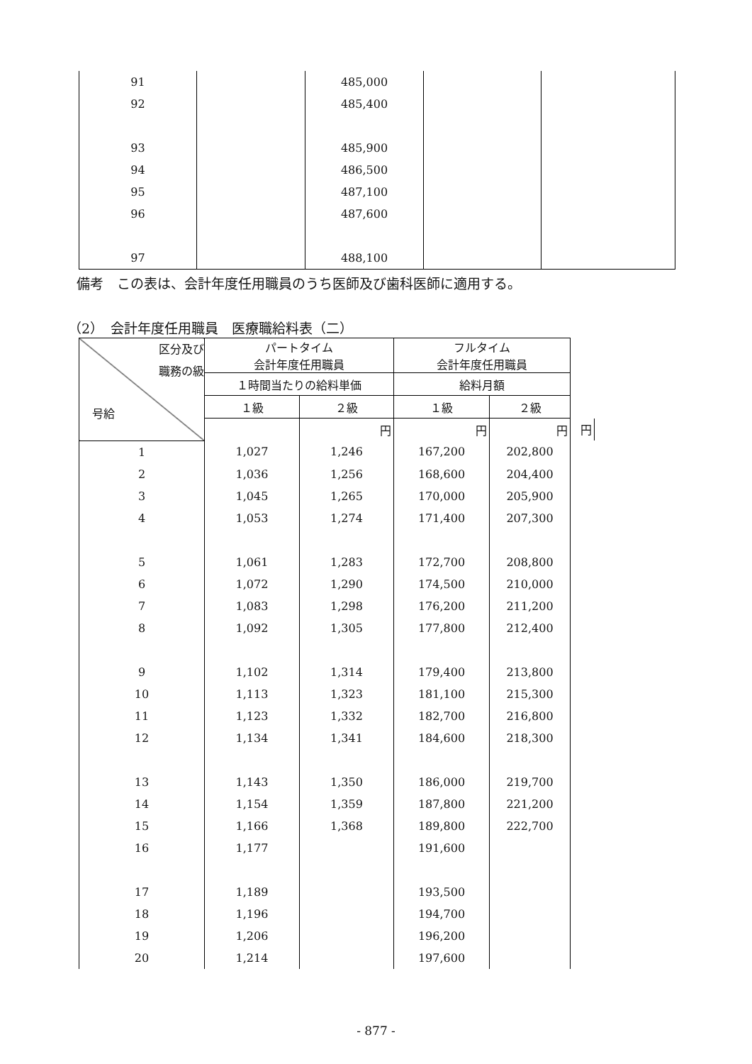| 91 | | 485,000 | | |
| 92 | | 485,400 | | |
| 93 | | 485,900 | | |
| 94 | | 486,500 | | |
| 95 | | 487,100 | | |
| 96 | | 487,600 | | |
| 97 | | 488,100 | | |
備考　この表は、会計年度任用職員のうち医師及び歯科医師に適用する。
（2）　会計年度任用職員　医療職給料表（二）
| 区分及び 職務の級 号給 | パートタイム 会計年度任用職員 | | フルタイム 会計年度任用職員 | | |
| --- | --- | --- | --- | --- | --- |
| | １時間当たりの給料単価 | | 給料月額 | | |
| | １級 | ２級 | １級 | ２級 | |
| | | 円 | 円 | 円 | 円 |
| 1 | 1,027 | 1,246 | 167,200 | 202,800 | |
| 2 | 1,036 | 1,256 | 168,600 | 204,400 | |
| 3 | 1,045 | 1,265 | 170,000 | 205,900 | |
| 4 | 1,053 | 1,274 | 171,400 | 207,300 | |
| 5 | 1,061 | 1,283 | 172,700 | 208,800 | |
| 6 | 1,072 | 1,290 | 174,500 | 210,000 | |
| 7 | 1,083 | 1,298 | 176,200 | 211,200 | |
| 8 | 1,092 | 1,305 | 177,800 | 212,400 | |
| 9 | 1,102 | 1,314 | 179,400 | 213,800 | |
| 10 | 1,113 | 1,323 | 181,100 | 215,300 | |
| 11 | 1,123 | 1,332 | 182,700 | 216,800 | |
| 12 | 1,134 | 1,341 | 184,600 | 218,300 | |
| 13 | 1,143 | 1,350 | 186,000 | 219,700 | |
| 14 | 1,154 | 1,359 | 187,800 | 221,200 | |
| 15 | 1,166 | 1,368 | 189,800 | 222,700 | |
| 16 | 1,177 | | 191,600 | | |
| 17 | 1,189 | | 193,500 | | |
| 18 | 1,196 | | 194,700 | | |
| 19 | 1,206 | | 196,200 | | |
| 20 | 1,214 | | 197,600 | | |
- 877 -